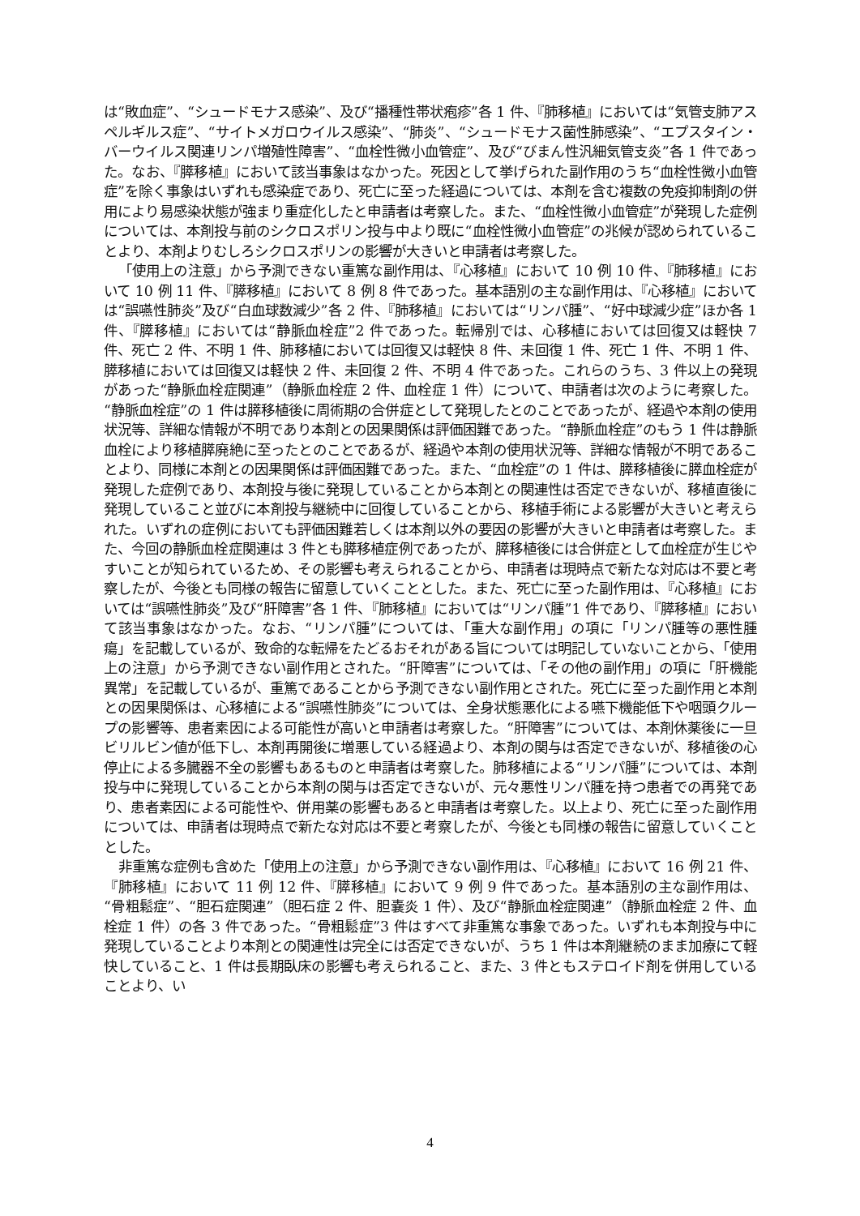は“敗血症”、“シュードモナス感染”、及び“播種性帯状疱疹”各 1 件、『肺移植』においては“気管支肺アスペルギルス症”、“サイトメガロウイルス感染”、“肺炎”、“シュードモナス菌性肺感染”、“エプスタイン・バーウイルス関連リンパ増殖性障害”、“血栓性微小血管症”、及び“びまん性汎細気管支炎”各 1 件であった。なお、『膵移植』において該当事象はなかった。死因として挙げられた副作用のうち“血栓性微小血管症”を除く事象はいずれも感染症であり、死亡に至った経過については、本剤を含む複数の免疫抑制剤の併用により易感染状態が強まり重症化したと申請者は考察した。また、“血栓性微小血管症”が発現した症例については、本剤投与前のシクロスポリン投与中より既に“血栓性微小血管症”の兆候が認められていることより、本剤よりむしろシクロスポリンの影響が大きいと申請者は考察した。
「使用上の注意」から予測できない重篤な副作用は、『心移植』において 10 例 10 件、『肺移植』において 10 例 11 件、『膵移植』において 8 例 8 件であった。基本語別の主な副作用は、『心移植』においては“誤嚥性肺炎”及び“白血球数減少”各 2 件、『肺移植』においては“リンパ腫”、“好中球減少症”ほか各 1 件、『膵移植』においては“静脈血栓症”2 件であった。転帰別では、心移植においては回復又は軽快 7 件、死亡 2 件、不明 1 件、肺移植においては回復又は軽快 8 件、未回復 1 件、死亡 1 件、不明 1 件、膵移植においては回復又は軽快 2 件、未回復 2 件、不明 4 件であった。これらのうち、3 件以上の発現があった“静脈血栓症関連”（静脈血栓症 2 件、血栓症 1 件）について、申請者は次のように考察した。“静脈血栓症”の 1 件は膵移植後に周術期の合併症として発現したとのことであったが、経過や本剤の使用状況等、詳細な情報が不明であり本剤との因果関係は評価困難であった。“静脈血栓症”のもう 1 件は静脈血栓により移植膵廃絶に至ったとのことであるが、経過や本剤の使用状況等、詳細な情報が不明であることより、同様に本剤との因果関係は評価困難であった。また、“血栓症”の 1 件は、膵移植後に膵血栓症が発現した症例であり、本剤投与後に発現していることから本剤との関連性は否定できないが、移植直後に発現していること並びに本剤投与継続中に回復していることから、移植手術による影響が大きいと考えられた。いずれの症例においても評価困難若しくは本剤以外の要因の影響が大きいと申請者は考察した。また、今回の静脈血栓症関連は 3 件とも膵移植症例であったが、膵移植後には合併症として血栓症が生じやすいことが知られているため、その影響も考えられることから、申請者は現時点で新たな対応は不要と考察したが、今後とも同様の報告に留意していくこととした。また、死亡に至った副作用は、『心移植』においては“誤嚥性肺炎”及び“肝障害”各 1 件、『肺移植』においては“リンパ腫”1 件であり、『膵移植』において該当事象はなかった。なお、“リンパ腫”については、「重大な副作用」の項に「リンパ腫等の悪性腫瘍」を記載しているが、致命的な転帰をたどるおそれがある旨については明記していないことから、「使用上の注意」から予測できない副作用とされた。“肝障害”については、「その他の副作用」の項に「肝機能異常」を記載しているが、重篤であることから予測できない副作用とされた。死亡に至った副作用と本剤との因果関係は、心移植による“誤嚥性肺炎”については、全身状態悪化による嚥下機能低下や咽頭クループの影響等、患者素因による可能性が高いと申請者は考察した。“肝障害”については、本剤休薬後に一旦ビリルビン値が低下し、本剤再開後に増悪している経過より、本剤の関与は否定できないが、移植後の心停止による多臓器不全の影響もあるものと申請者は考察した。肺移植による“リンパ腫”については、本剤投与中に発現していることから本剤の関与は否定できないが、元々悪性リンパ腫を持つ患者での再発であり、患者素因による可能性や、併用薬の影響もあると申請者は考察した。以上より、死亡に至った副作用については、申請者は現時点で新たな対応は不要と考察したが、今後とも同様の報告に留意していくこととした。
非重篤な症例も含めた「使用上の注意」から予測できない副作用は、『心移植』において 16 例 21 件、『肺移植』において 11 例 12 件、『膵移植』において 9 例 9 件であった。基本語別の主な副作用は、“骨粗鬆症”、“胆石症関連”（胆石症 2 件、胆嚢炎 1 件）、及び“静脈血栓症関連”（静脈血栓症 2 件、血栓症 1 件）の各 3 件であった。“骨粗鬆症”3 件はすべて非重篤な事象であった。いずれも本剤投与中に発現していることより本剤との関連性は完全には否定できないが、うち 1 件は本剤継続のまま加療にて軽快していること、1 件は長期臥床の影響も考えられること、また、3 件ともステロイド剤を併用していることより、い
4